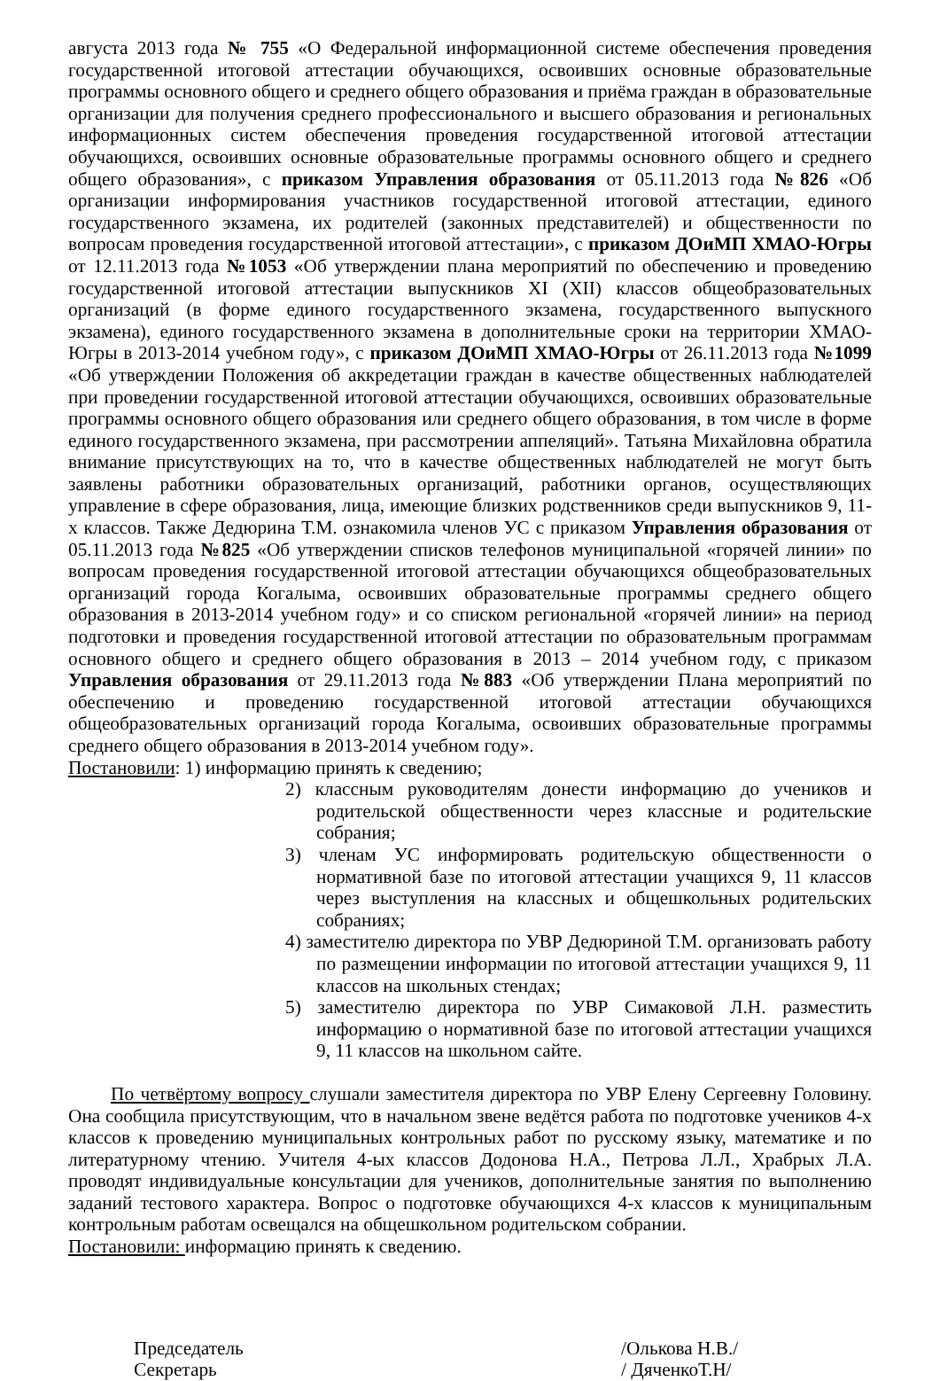августа 2013 года № 755 «О Федеральной информационной системе обеспечения проведения государственной итоговой аттестации обучающихся, освоивших основные образовательные программы основного общего и среднего общего образования и приёма граждан в образовательные организации для получения среднего профессионального и высшего образования и региональных информационных систем обеспечения проведения государственной итоговой аттестации обучающихся, освоивших основные образовательные программы основного общего и среднего общего образования», с приказом Управления образования от 05.11.2013 года №826 «Об организации информирования участников государственной итоговой аттестации, единого государственного экзамена, их родителей (законных представителей) и общественности по вопросам проведения государственной итоговой аттестации», с приказом ДОиМП ХМАО-Югры от 12.11.2013 года №1053 «Об утверждении плана мероприятий по обеспечению и проведению государственной итоговой аттестации выпускников XI (XII) классов общеобразовательных организаций (в форме единого государственного экзамена, государственного выпускного экзамена), единого государственного экзамена в дополнительные сроки на территории ХМАО-Югры в 2013-2014 учебном году», с приказом ДОиМП ХМАО-Югры от 26.11.2013 года №1099 «Об утверждении Положения об аккредетации граждан в качестве общественных наблюдателей при проведении государственной итоговой аттестации обучающихся, освоивших образовательные программы основного общего образования или среднего общего образования, в том числе в форме единого государственного экзамена, при рассмотрении аппеляций». Татьяна Михайловна обратила внимание присутствующих на то, что в качестве общественных наблюдателей не могут быть заявлены работники образовательных организаций, работники органов, осуществляющих управление в сфере образования, лица, имеющие близких родственников среди выпускников 9, 11-х классов. Также Дедюрина Т.М. ознакомила членов УС с приказом Управления образования от 05.11.2013 года №825 «Об утверждении списков телефонов муниципальной «горячей линии» по вопросам проведения государственной итоговой аттестации обучающихся общеобразовательных организаций города Когалыма, освоивших образовательные программы среднего общего образования в 2013-2014 учебном году» и со списком региональной «горячей линии» на период подготовки и проведения государственной итоговой аттестации по образовательным программам основного общего и среднего общего образования в 2013 – 2014 учебном году, с приказом Управления образования от 29.11.2013 года №883 «Об утверждении Плана мероприятий по обеспечению и проведению государственной итоговой аттестации обучающихся общеобразовательных организаций города Когалыма, освоивших образовательные программы среднего общего образования в 2013-2014 учебном году».
Постановили: 1) информацию принять к сведению;
2) классным руководителям донести информацию до учеников и родительской общественности через классные и родительские собрания;
3) членам УС информировать родительскую общественности о нормативной базе по итоговой аттестации учащихся 9, 11 классов через выступления на классных и общешкольных родительских собраниях;
4) заместителю директора по УВР Дедюриной Т.М. организовать работу по размещении информации по итоговой аттестации учащихся 9, 11 классов на школьных стендах;
5) заместителю директора по УВР Симаковой Л.Н. разместить информацию о нормативной базе по итоговой аттестации учащихся 9, 11 классов на школьном сайте.
По четвёртому вопросу слушали заместителя директора по УВР Елену Сергеевну Головину. Она сообщила присутствующим, что в начальном звене ведётся работа по подготовке учеников 4-х классов к проведению муниципальных контрольных работ по русскому языку, математике и по литературному чтению. Учителя 4-ых классов Додонова Н.А., Петрова Л.Л., Храбрых Л.А. проводят индивидуальные консультации для учеников, дополнительные занятия по выполнению заданий тестового характера. Вопрос о подготовке обучающихся 4-х классов к муниципальным контрольным работам освещался на общешкольном родительском собрании.
Постановили: информацию принять к сведению.
Председатель /Олькова Н.В./
Секретарь / ДяченкоТ.Н/